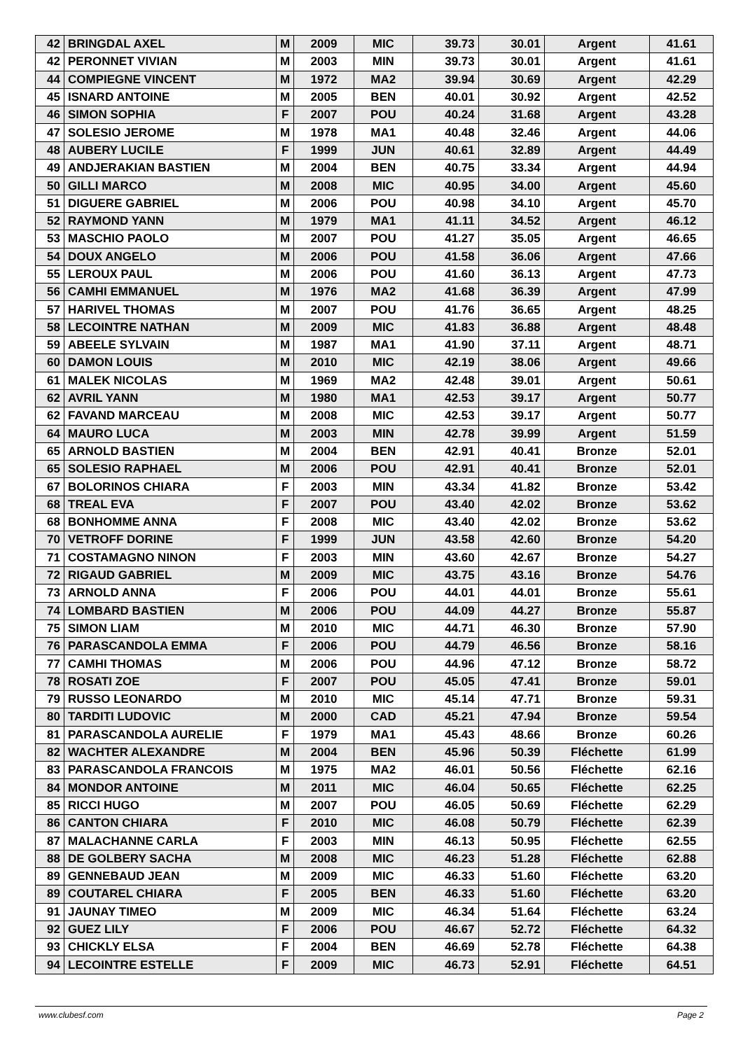| 42 | BRINGDAL AXEL | M | 2009 | MIC | 39.73 | 30.01 | Argent | 41.61 |
| 42 | PERONNET VIVIAN | M | 2003 | MIN | 39.73 | 30.01 | Argent | 41.61 |
| 44 | COMPIEGNE VINCENT | M | 1972 | MA2 | 39.94 | 30.69 | Argent | 42.29 |
| 45 | ISNARD ANTOINE | M | 2005 | BEN | 40.01 | 30.92 | Argent | 42.52 |
| 46 | SIMON SOPHIA | F | 2007 | POU | 40.24 | 31.68 | Argent | 43.28 |
| 47 | SOLESIO JEROME | M | 1978 | MA1 | 40.48 | 32.46 | Argent | 44.06 |
| 48 | AUBERY LUCILE | F | 1999 | JUN | 40.61 | 32.89 | Argent | 44.49 |
| 49 | ANDJERAKIAN BASTIEN | M | 2004 | BEN | 40.75 | 33.34 | Argent | 44.94 |
| 50 | GILLI MARCO | M | 2008 | MIC | 40.95 | 34.00 | Argent | 45.60 |
| 51 | DIGUERE GABRIEL | M | 2006 | POU | 40.98 | 34.10 | Argent | 45.70 |
| 52 | RAYMOND YANN | M | 1979 | MA1 | 41.11 | 34.52 | Argent | 46.12 |
| 53 | MASCHIO PAOLO | M | 2007 | POU | 41.27 | 35.05 | Argent | 46.65 |
| 54 | DOUX ANGELO | M | 2006 | POU | 41.58 | 36.06 | Argent | 47.66 |
| 55 | LEROUX PAUL | M | 2006 | POU | 41.60 | 36.13 | Argent | 47.73 |
| 56 | CAMHI EMMANUEL | M | 1976 | MA2 | 41.68 | 36.39 | Argent | 47.99 |
| 57 | HARIVEL THOMAS | M | 2007 | POU | 41.76 | 36.65 | Argent | 48.25 |
| 58 | LECOINTRE NATHAN | M | 2009 | MIC | 41.83 | 36.88 | Argent | 48.48 |
| 59 | ABEELE SYLVAIN | M | 1987 | MA1 | 41.90 | 37.11 | Argent | 48.71 |
| 60 | DAMON LOUIS | M | 2010 | MIC | 42.19 | 38.06 | Argent | 49.66 |
| 61 | MALEK NICOLAS | M | 1969 | MA2 | 42.48 | 39.01 | Argent | 50.61 |
| 62 | AVRIL YANN | M | 1980 | MA1 | 42.53 | 39.17 | Argent | 50.77 |
| 62 | FAVAND MARCEAU | M | 2008 | MIC | 42.53 | 39.17 | Argent | 50.77 |
| 64 | MAURO LUCA | M | 2003 | MIN | 42.78 | 39.99 | Argent | 51.59 |
| 65 | ARNOLD BASTIEN | M | 2004 | BEN | 42.91 | 40.41 | Bronze | 52.01 |
| 65 | SOLESIO RAPHAEL | M | 2006 | POU | 42.91 | 40.41 | Bronze | 52.01 |
| 67 | BOLORINOS CHIARA | F | 2003 | MIN | 43.34 | 41.82 | Bronze | 53.42 |
| 68 | TREAL EVA | F | 2007 | POU | 43.40 | 42.02 | Bronze | 53.62 |
| 68 | BONHOMME ANNA | F | 2008 | MIC | 43.40 | 42.02 | Bronze | 53.62 |
| 70 | VETROFF DORINE | F | 1999 | JUN | 43.58 | 42.60 | Bronze | 54.20 |
| 71 | COSTAMAGNO NINON | F | 2003 | MIN | 43.60 | 42.67 | Bronze | 54.27 |
| 72 | RIGAUD GABRIEL | M | 2009 | MIC | 43.75 | 43.16 | Bronze | 54.76 |
| 73 | ARNOLD ANNA | F | 2006 | POU | 44.01 | 44.01 | Bronze | 55.61 |
| 74 | LOMBARD BASTIEN | M | 2006 | POU | 44.09 | 44.27 | Bronze | 55.87 |
| 75 | SIMON LIAM | M | 2010 | MIC | 44.71 | 46.30 | Bronze | 57.90 |
| 76 | PARASCANDOLA EMMA | F | 2006 | POU | 44.79 | 46.56 | Bronze | 58.16 |
| 77 | CAMHI THOMAS | M | 2006 | POU | 44.96 | 47.12 | Bronze | 58.72 |
| 78 | ROSATI ZOE | F | 2007 | POU | 45.05 | 47.41 | Bronze | 59.01 |
| 79 | RUSSO LEONARDO | M | 2010 | MIC | 45.14 | 47.71 | Bronze | 59.31 |
| 80 | TARDITI LUDOVIC | M | 2000 | CAD | 45.21 | 47.94 | Bronze | 59.54 |
| 81 | PARASCANDOLA AURELIE | F | 1979 | MA1 | 45.43 | 48.66 | Bronze | 60.26 |
| 82 | WACHTER ALEXANDRE | M | 2004 | BEN | 45.96 | 50.39 | Fléchette | 61.99 |
| 83 | PARASCANDOLA FRANCOIS | M | 1975 | MA2 | 46.01 | 50.56 | Fléchette | 62.16 |
| 84 | MONDOR ANTOINE | M | 2011 | MIC | 46.04 | 50.65 | Fléchette | 62.25 |
| 85 | RICCI HUGO | M | 2007 | POU | 46.05 | 50.69 | Fléchette | 62.29 |
| 86 | CANTON CHIARA | F | 2010 | MIC | 46.08 | 50.79 | Fléchette | 62.39 |
| 87 | MALACHANNE CARLA | F | 2003 | MIN | 46.13 | 50.95 | Fléchette | 62.55 |
| 88 | DE GOLBERY SACHA | M | 2008 | MIC | 46.23 | 51.28 | Fléchette | 62.88 |
| 89 | GENNEBAUD JEAN | M | 2009 | MIC | 46.33 | 51.60 | Fléchette | 63.20 |
| 89 | COUTAREL CHIARA | F | 2005 | BEN | 46.33 | 51.60 | Fléchette | 63.20 |
| 91 | JAUNAY TIMEO | M | 2009 | MIC | 46.34 | 51.64 | Fléchette | 63.24 |
| 92 | GUEZ LILY | F | 2006 | POU | 46.67 | 52.72 | Fléchette | 64.32 |
| 93 | CHICKLY ELSA | F | 2004 | BEN | 46.69 | 52.78 | Fléchette | 64.38 |
| 94 | LECOINTRE ESTELLE | F | 2009 | MIC | 46.73 | 52.91 | Fléchette | 64.51 |
www.clubesf.com Page 2